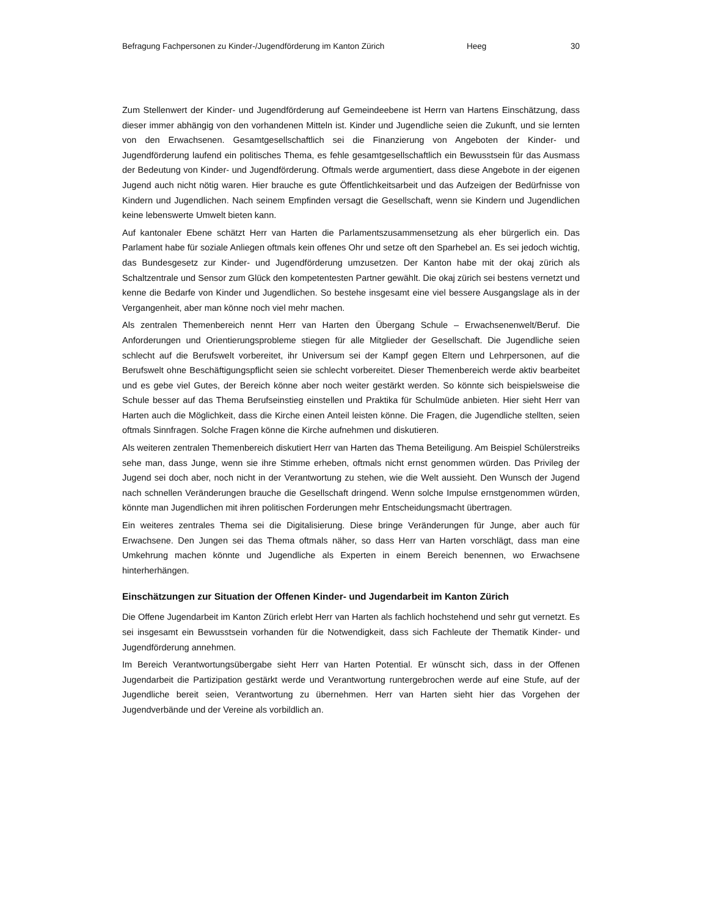Befragung Fachpersonen zu Kinder-/Jugendförderung im Kanton Zürich Heeg 30
Zum Stellenwert der Kinder- und Jugendförderung auf Gemeindeebene ist Herrn van Hartens Einschätzung, dass dieser immer abhängig von den vorhandenen Mitteln ist. Kinder und Jugendliche seien die Zukunft, und sie lernten von den Erwachsenen. Gesamtgesellschaftlich sei die Finanzierung von Angeboten der Kinder- und Jugendförderung laufend ein politisches Thema, es fehle gesamtgesellschaftlich ein Bewusstsein für das Ausmass der Bedeutung von Kinder- und Jugendförderung. Oftmals werde argumentiert, dass diese Angebote in der eigenen Jugend auch nicht nötig waren. Hier brauche es gute Öffentlichkeitsarbeit und das Aufzeigen der Bedürfnisse von Kindern und Jugendlichen. Nach seinem Empfinden versagt die Gesellschaft, wenn sie Kindern und Jugendlichen keine lebenswerte Umwelt bieten kann.
Auf kantonaler Ebene schätzt Herr van Harten die Parlamentszusammensetzung als eher bürgerlich ein. Das Parlament habe für soziale Anliegen oftmals kein offenes Ohr und setze oft den Sparhebel an. Es sei jedoch wichtig, das Bundesgesetz zur Kinder- und Jugendförderung umzusetzen. Der Kanton habe mit der okaj zürich als Schaltzentrale und Sensor zum Glück den kompetentesten Partner gewählt. Die okaj zürich sei bestens vernetzt und kenne die Bedarfe von Kinder und Jugendlichen. So bestehe insgesamt eine viel bessere Ausgangslage als in der Vergangenheit, aber man könne noch viel mehr machen.
Als zentralen Themenbereich nennt Herr van Harten den Übergang Schule – Erwachsenenwelt/Beruf. Die Anforderungen und Orientierungsprobleme stiegen für alle Mitglieder der Gesellschaft. Die Jugendliche seien schlecht auf die Berufswelt vorbereitet, ihr Universum sei der Kampf gegen Eltern und Lehrpersonen, auf die Berufswelt ohne Beschäftigungspflicht seien sie schlecht vorbereitet. Dieser Themenbereich werde aktiv bearbeitet und es gebe viel Gutes, der Bereich könne aber noch weiter gestärkt werden. So könnte sich beispielsweise die Schule besser auf das Thema Berufseinstieg einstellen und Praktika für Schulmüde anbieten. Hier sieht Herr van Harten auch die Möglichkeit, dass die Kirche einen Anteil leisten könne. Die Fragen, die Jugendliche stellten, seien oftmals Sinnfragen. Solche Fragen könne die Kirche aufnehmen und diskutieren.
Als weiteren zentralen Themenbereich diskutiert Herr van Harten das Thema Beteiligung. Am Beispiel Schülerstreiks sehe man, dass Junge, wenn sie ihre Stimme erheben, oftmals nicht ernst genommen würden. Das Privileg der Jugend sei doch aber, noch nicht in der Verantwortung zu stehen, wie die Welt aussieht. Den Wunsch der Jugend nach schnellen Veränderungen brauche die Gesellschaft dringend. Wenn solche Impulse ernstgenommen würden, könnte man Jugendlichen mit ihren politischen Forderungen mehr Entscheidungsmacht übertragen.
Ein weiteres zentrales Thema sei die Digitalisierung. Diese bringe Veränderungen für Junge, aber auch für Erwachsene. Den Jungen sei das Thema oftmals näher, so dass Herr van Harten vorschlägt, dass man eine Umkehrung machen könnte und Jugendliche als Experten in einem Bereich benennen, wo Erwachsene hinterherhängen.
Einschätzungen zur Situation der Offenen Kinder- und Jugendarbeit im Kanton Zürich
Die Offene Jugendarbeit im Kanton Zürich erlebt Herr van Harten als fachlich hochstehend und sehr gut vernetzt. Es sei insgesamt ein Bewusstsein vorhanden für die Notwendigkeit, dass sich Fachleute der Thematik Kinder- und Jugendförderung annehmen.
Im Bereich Verantwortungsübergabe sieht Herr van Harten Potential. Er wünscht sich, dass in der Offenen Jugendarbeit die Partizipation gestärkt werde und Verantwortung runtergebrochen werde auf eine Stufe, auf der Jugendliche bereit seien, Verantwortung zu übernehmen. Herr van Harten sieht hier das Vorgehen der Jugendverbände und der Vereine als vorbildlich an.